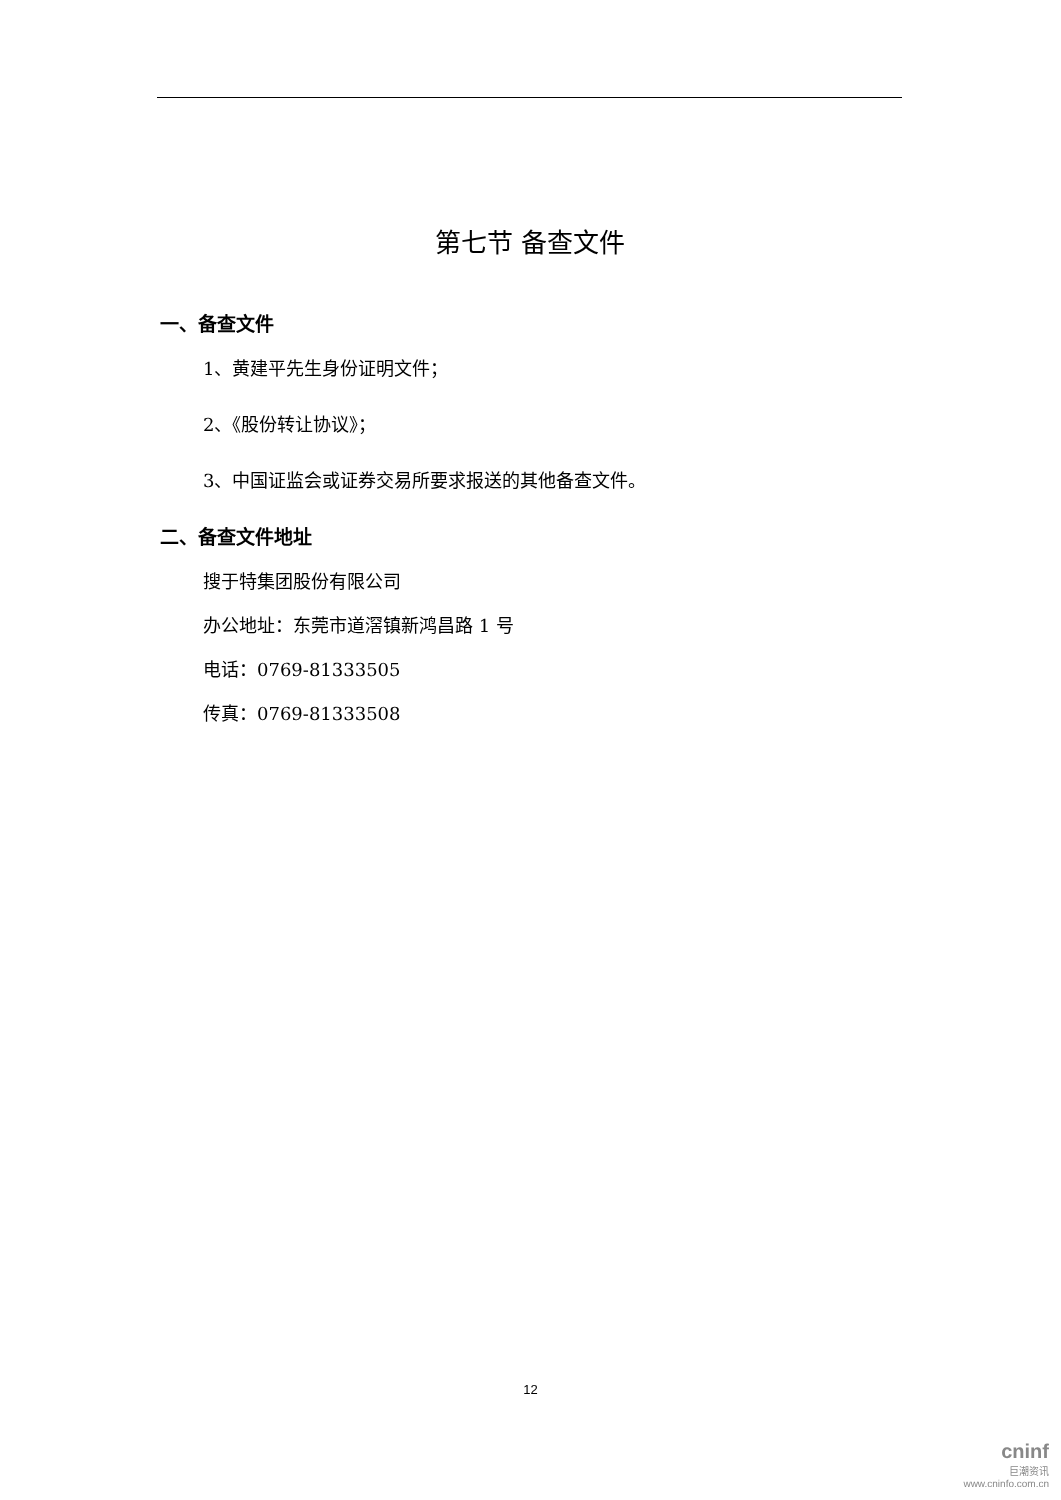第七节 备查文件
一、备查文件
1、黄建平先生身份证明文件；
2、《股份转让协议》；
3、中国证监会或证券交易所要求报送的其他备查文件。
二、备查文件地址
搜于特集团股份有限公司
办公地址：东莞市道滘镇新鸿昌路 1 号
电话：0769-81333505
传真：0769-81333508
12
cninf
巨潮资讯
www.cninfo.com.cn